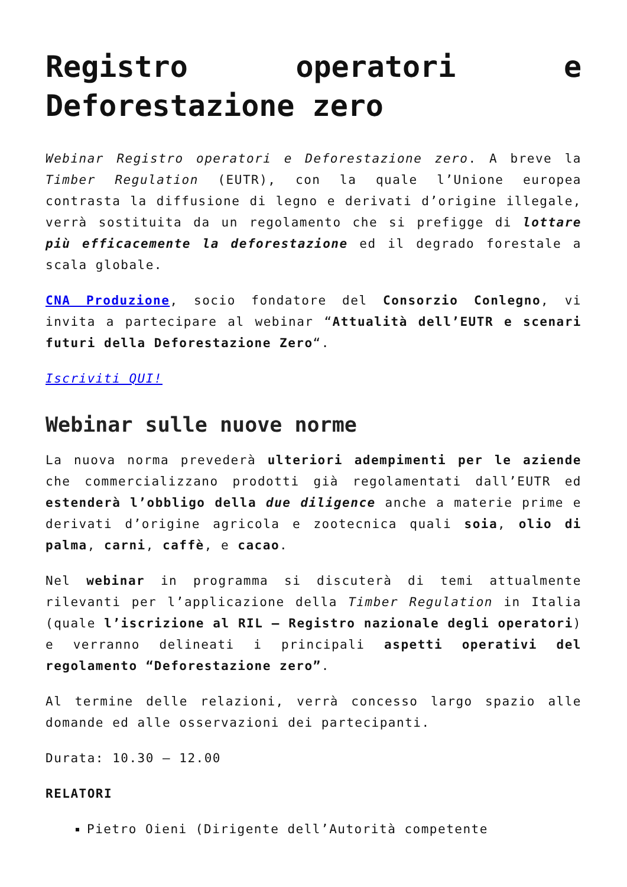Registro operatori e Deforestazione zero
Webinar Registro operatori e Deforestazione zero. A breve la Timber Regulation (EUTR), con la quale l’Unione europea contrasta la diffusione di legno e derivati d’origine illegale, verrà sostituita da un regolamento che si prefigge di lottare più efficacemente la deforestazione ed il degrado forestale a scala globale.
CNA Produzione, socio fondatore del Consorzio Conlegno, vi invita a partecipare al webinar “Attualità dell’EUTR e scenari futuri della Deforestazione Zero“.
Iscriviti QUI!
Webinar sulle nuove norme
La nuova norma prevederà ulteriori adempimenti per le aziende che commercializzano prodotti già regolamentati dall’EUTR ed estenderà l’obbligo della due diligence anche a materie prime e derivati d’origine agricola e zootecnica quali soia, olio di palma, carni, caffè, e cacao.
Nel webinar in programma si discuterà di temi attualmente rilevanti per l’applicazione della Timber Regulation in Italia (quale l’iscrizione al RIL – Registro nazionale degli operatori) e verranno delineati i principali aspetti operativi del regolamento “Deforestazione zero”.
Al termine delle relazioni, verrà concesso largo spazio alle domande ed alle osservazioni dei partecipanti.
Durata: 10.30 – 12.00
RELATORI
Pietro Oieni (Dirigente dell’Autorità competente